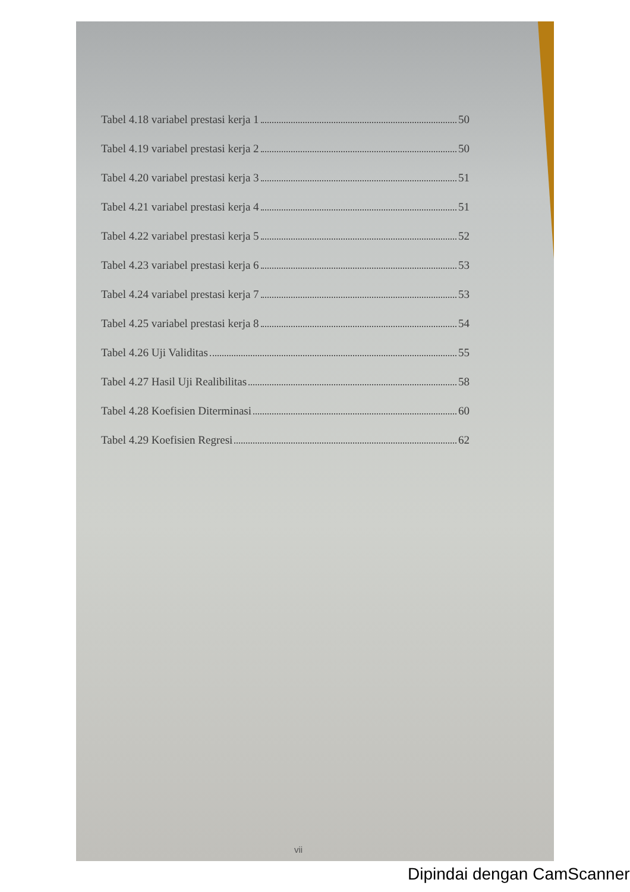Tabel 4.18 variabel prestasi kerja 1 50
Tabel 4.19 variabel prestasi kerja 2 50
Tabel 4.20 variabel prestasi kerja 3 51
Tabel 4.21 variabel prestasi kerja 4 51
Tabel 4.22 variabel prestasi kerja 5 52
Tabel 4.23 variabel prestasi kerja 6 53
Tabel 4.24 variabel prestasi kerja 7 53
Tabel 4.25 variabel prestasi kerja 8 54
Tabel 4.26 Uji Validitas 55
Tabel 4.27 Hasil Uji Realibilitas 58
Tabel 4.28 Koefisien Diterminasi 60
Tabel 4.29 Koefisien Regresi 62
vii
Dipindai dengan CamScanner